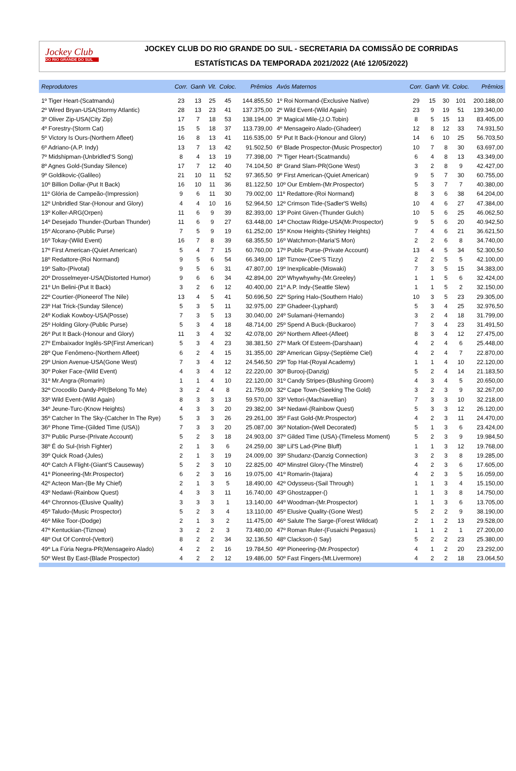Jockey Club
DO RIO GRANDE DO SUL
JOCKEY CLUB DO RIO GRANDE DO SUL - SECRETARIA DA COMISSÃO DE CORRIDAS
ESTATÍSTICAS DA TEMPORADA 2021/2022 (Até 12/05/2022)
| Reprodutores | Corr. | Ganh | Vit. | Coloc. | Prêmios |
| --- | --- | --- | --- | --- | --- |
| 1º Tiger Heart-(Scatmandu) | 23 | 13 | 25 | 45 | 144.855,50 |
| 2º Wired Bryan-USA(Stormy Atlantic) | 28 | 13 | 23 | 41 | 137.375,00 |
| 3º Oliver Zip-USA(City Zip) | 17 | 7 | 18 | 53 | 138.194,00 |
| 4º Forestry-(Storm Cat) | 15 | 5 | 18 | 37 | 113.739,00 |
| 5º Victory Is Ours-(Northern Afleet) | 16 | 8 | 13 | 41 | 116.535,00 |
| 6º Adriano-(A.P. Indy) | 13 | 7 | 13 | 42 | 91.502,50 |
| 7º Midshipman-(Unbridled'S Song) | 8 | 4 | 13 | 19 | 77.398,00 |
| 8º Agnes Gold-(Sunday Silence) | 17 | 7 | 12 | 40 | 74.104,50 |
| 9º Goldikovic-(Galileo) | 21 | 10 | 11 | 52 | 97.365,50 |
| 10º Billion Dollar-(Put It Back) | 16 | 10 | 11 | 36 | 81.122,50 |
| 11º Glória de Campeão-(Impression) | 9 | 6 | 11 | 30 | 79.002,00 |
| 12º Unbridled Star-(Honour and Glory) | 4 | 4 | 10 | 16 | 52.964,50 |
| 13º Koller-ARG(Orpen) | 11 | 6 | 9 | 39 | 82.393,00 |
| 14º Desejado Thunder-(Durban Thunder) | 11 | 6 | 9 | 27 | 63.448,00 |
| 15º Alcorano-(Public Purse) | 7 | 5 | 9 | 19 | 61.252,00 |
| 16º Tokay-(Wild Event) | 16 | 7 | 8 | 39 | 68.355,50 |
| 17º First American-(Quiet American) | 5 | 4 | 7 | 15 | 60.760,00 |
| 18º Redattore-(Roi Normand) | 9 | 5 | 6 | 54 | 66.349,00 |
| 19º Salto-(Pivotal) | 9 | 5 | 6 | 31 | 47.807,00 |
| 20º Drosselmeyer-USA(Distorted Humor) | 9 | 6 | 6 | 34 | 42.894,00 |
| 21º Un Belini-(Put It Back) | 3 | 2 | 6 | 12 | 40.400,00 |
| 22º Courtier-(Pioneerof The Nile) | 13 | 4 | 5 | 41 | 50.696,50 |
| 23º Hat Trick-(Sunday Silence) | 5 | 3 | 5 | 11 | 32.975,00 |
| 24º Kodiak Kowboy-USA(Posse) | 7 | 3 | 5 | 13 | 30.040,00 |
| 25º Holding Glory-(Public Purse) | 5 | 3 | 4 | 18 | 48.714,00 |
| 26º Put It Back-(Honour and Glory) | 11 | 3 | 4 | 32 | 42.078,00 |
| 27º Embaixador Inglês-SP(First American) | 5 | 3 | 4 | 23 | 38.381,50 |
| 28º Que Fenômeno-(Northern Afleet) | 6 | 2 | 4 | 15 | 31.355,00 |
| 29º Union Avenue-USA(Gone West) | 7 | 3 | 4 | 12 | 24.546,50 |
| 30º Poker Face-(Wild Event) | 4 | 3 | 4 | 12 | 22.220,00 |
| 31º Mr.Angra-(Romarin) | 1 | 1 | 4 | 10 | 22.120,00 |
| 32º Crocodilo Dandy-PR(Belong To Me) | 3 | 2 | 4 | 8 | 21.759,00 |
| 33º Wild Event-(Wild Again) | 8 | 3 | 3 | 13 | 59.570,00 |
| 34º Jeune-Turc-(Know Heights) | 4 | 3 | 3 | 20 | 29.382,00 |
| 35º Catcher In The Sky-(Catcher In The Rye) | 5 | 3 | 3 | 26 | 29.261,00 |
| 36º Phone Time-(Gilded Time (USA)) | 7 | 3 | 3 | 20 | 25.087,00 |
| 37º Public Purse-(Private Account) | 5 | 2 | 3 | 18 | 24.903,00 |
| 38º É do Sul-(Irish Fighter) | 2 | 1 | 3 | 6 | 24.259,00 |
| 39º Quick Road-(Jules) | 2 | 1 | 3 | 19 | 24.009,00 |
| 40º Catch A Flight-(Giant'S Causeway) | 5 | 2 | 3 | 10 | 22.825,00 |
| 41º Pioneering-(Mr.Prospector) | 6 | 2 | 3 | 16 | 19.075,00 |
| 42º Acteon Man-(Be My Chief) | 2 | 1 | 3 | 5 | 18.490,00 |
| 43º Nedawi-(Rainbow Quest) | 4 | 3 | 3 | 11 | 16.740,00 |
| 44º Chronnos-(Elusive Quality) | 3 | 3 | 3 | 1 | 13.140,00 |
| 45º Taludo-(Music Prospector) | 5 | 2 | 3 | 4 | 13.110,00 |
| 46º Mike Toor-(Dodge) | 2 | 1 | 3 | 2 | 11.475,00 |
| 47º Kentuckian-(Tiznow) | 3 | 2 | 2 | 3 | 73.480,00 |
| 48º Out Of Control-(Vettori) | 8 | 2 | 2 | 34 | 32.136,50 |
| 49º La Fúria Negra-PR(Mensageiro Alado) | 4 | 2 | 2 | 16 | 19.784,50 |
| 50º West By East-(Blade Prospector) | 4 | 2 | 2 | 12 | 19.486,00 |
| Avós Maternos | Corr. | Ganh | Vit. | Coloc. | Prêmios |
| --- | --- | --- | --- | --- | --- |
| 1º Roi Normand-(Exclusive Native) | 29 | 15 | 30 | 101 | 200.188,00 |
| 2º Wild Event-(Wild Again) | 23 | 9 | 19 | 51 | 139.340,00 |
| 3º Magical Mile-(J.O.Tobin) | 8 | 5 | 15 | 13 | 83.405,00 |
| 4º Mensageiro Alado-(Ghadeer) | 12 | 8 | 12 | 33 | 74.931,50 |
| 5º Put It Back-(Honour and Glory) | 14 | 6 | 10 | 25 | 56.703,50 |
| 6º Blade Prospector-(Music Prospector) | 10 | 7 | 8 | 30 | 63.697,00 |
| 7º Tiger Heart-(Scatmandu) | 6 | 4 | 8 | 13 | 43.349,00 |
| 8º Grand Slam-PR(Gone West) | 3 | 2 | 8 | 9 | 42.427,00 |
| 9º First American-(Quiet American) | 9 | 5 | 7 | 30 | 60.755,00 |
| 10º Our Emblem-(Mr.Prospector) | 5 | 3 | 7 | 7 | 40.380,00 |
| 11º Redattore-(Roi Normand) | 8 | 3 | 6 | 38 | 64.204,00 |
| 12º Crimson Tide-(Sadler'S Wells) | 10 | 4 | 6 | 27 | 47.384,00 |
| 13º Point Given-(Thunder Gulch) | 10 | 5 | 6 | 25 | 46.062,50 |
| 14º Choctaw Ridge-USA(Mr.Prospector) | 9 | 5 | 6 | 20 | 40.942,50 |
| 15º Know Heights-(Shirley Heights) | 7 | 4 | 6 | 21 | 36.621,50 |
| 16º Watchmon-(Maria'S Mon) | 2 | 2 | 6 | 8 | 34.740,00 |
| 17º Public Purse-(Private Account) | 13 | 4 | 5 | 34 | 52.300,50 |
| 18º Tiznow-(Cee'S Tizzy) | 2 | 2 | 5 | 5 | 42.100,00 |
| 19º Inexplicable-(Miswaki) | 7 | 3 | 5 | 15 | 34.383,00 |
| 20º Whywhywhy-(Mr.Greeley) | 1 | 1 | 5 | 6 | 32.424,00 |
| 21º A.P. Indy-(Seattle Slew) | 1 | 1 | 5 | 2 | 32.150,00 |
| 22º Spring Halo-(Southern Halo) | 10 | 3 | 5 | 23 | 29.305,00 |
| 23º Ghadeer-(Lyphard) | 5 | 3 | 4 | 25 | 32.976,50 |
| 24º Sulamani-(Hernando) | 3 | 2 | 4 | 18 | 31.799,00 |
| 25º Spend A Buck-(Buckaroo) | 7 | 3 | 4 | 23 | 31.491,50 |
| 26º Northern Afleet-(Afleet) | 8 | 3 | 4 | 12 | 27.475,00 |
| 27º Mark Of Esteem-(Darshaan) | 4 | 2 | 4 | 6 | 25.448,00 |
| 28º American Gipsy-(Septième Ciel) | 4 | 2 | 4 | 7 | 22.870,00 |
| 29º Top Hat-(Royal Academy) | 1 | 1 | 4 | 10 | 22.120,00 |
| 30º Burooj-(Danzig) | 5 | 2 | 4 | 14 | 21.183,50 |
| 31º Candy Stripes-(Blushing Groom) | 4 | 3 | 4 | 5 | 20.650,00 |
| 32º Cape Town-(Seeking The Gold) | 3 | 2 | 3 | 9 | 32.267,00 |
| 33º Vettori-(Machiavellian) | 7 | 3 | 3 | 10 | 32.218,00 |
| 34º Nedawi-(Rainbow Quest) | 5 | 3 | 3 | 12 | 26.120,00 |
| 35º Fast Gold-(Mr.Prospector) | 4 | 2 | 3 | 11 | 24.470,00 |
| 36º Notation-(Well Decorated) | 5 | 1 | 3 | 6 | 23.424,00 |
| 37º Gilded Time (USA)-(Timeless Moment) | 5 | 2 | 3 | 9 | 19.984,50 |
| 38º Lil'S Lad-(Pine Bluff) | 1 | 1 | 3 | 12 | 19.768,00 |
| 39º Shudanz-(Danzig Connection) | 3 | 2 | 3 | 8 | 19.285,00 |
| 40º Minstrel Glory-(The Minstrel) | 4 | 2 | 3 | 6 | 17.605,00 |
| 41º Romarin-(Itajara) | 4 | 2 | 3 | 5 | 16.059,00 |
| 42º Odysseus-(Sail Through) | 1 | 1 | 3 | 4 | 15.150,00 |
| 43º Ghostzapper-() | 1 | 1 | 3 | 8 | 14.750,00 |
| 44º Woodman-(Mr.Prospector) | 1 | 1 | 3 | 6 | 13.705,00 |
| 45º Elusive Quality-(Gone West) | 5 | 2 | 2 | 9 | 38.190,00 |
| 46º Salute The Sarge-(Forest Wildcat) | 2 | 1 | 2 | 13 | 29.528,00 |
| 47º Roman Ruler-(Fusaichi Pegasus) | 1 | 1 | 2 | 1 | 27.200,00 |
| 48º Clackson-(I Say) | 5 | 2 | 2 | 23 | 25.380,00 |
| 49º Pioneering-(Mr.Prospector) | 4 | 1 | 2 | 20 | 23.292,00 |
| 50º Fast Fingers-(Mt.Livermore) | 4 | 2 | 2 | 18 | 23.064,50 |